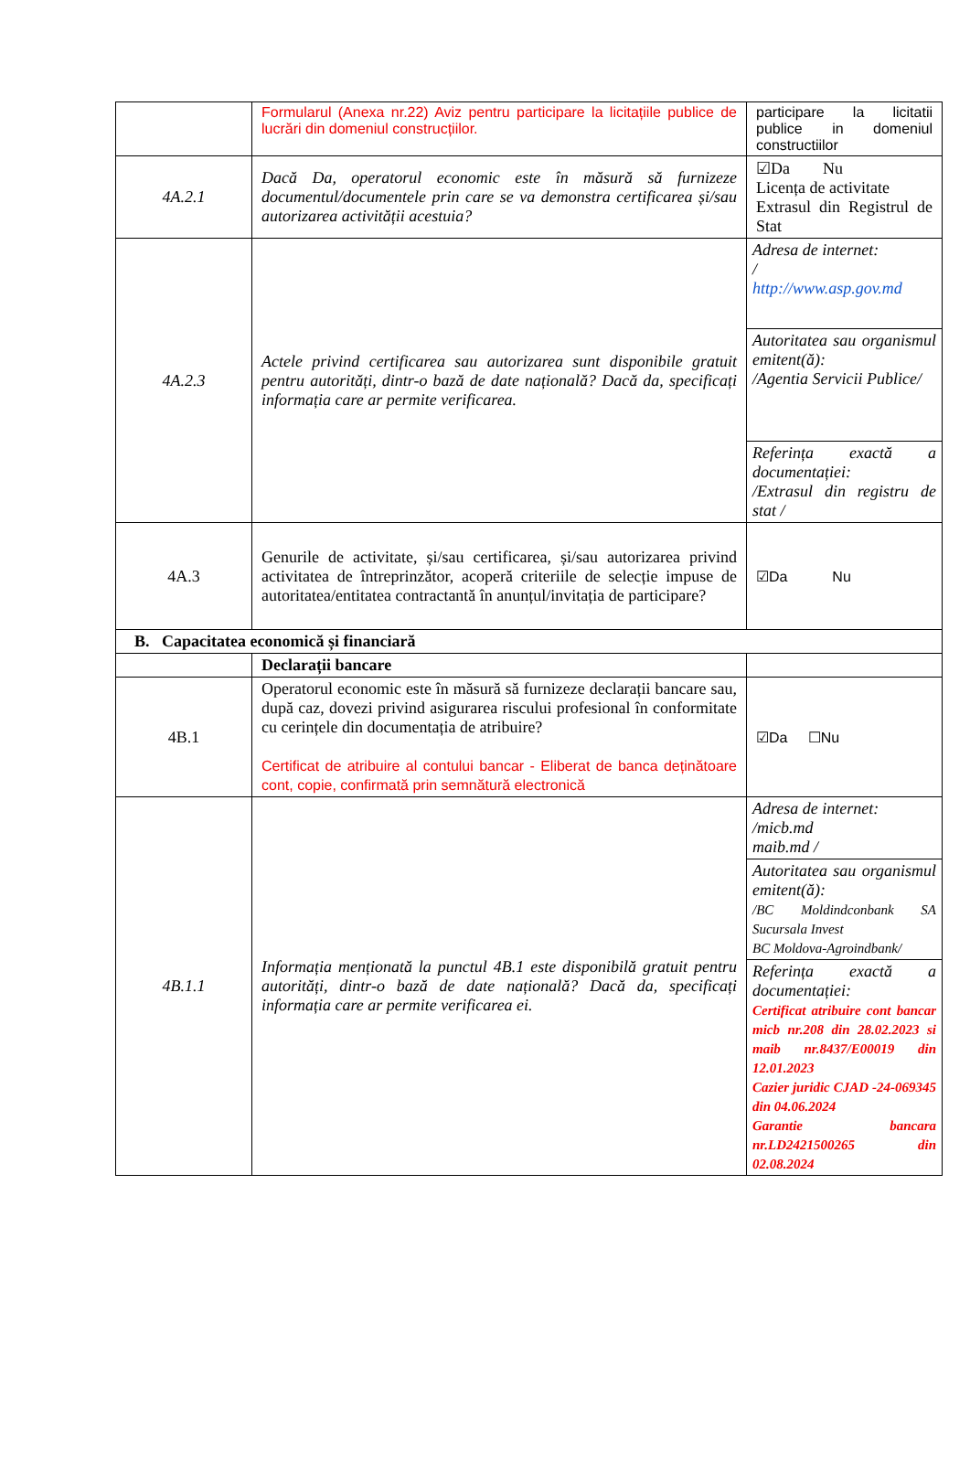| | Formularul (Anexa nr.22) Aviz pentru participare la licitațiile publice de lucrări din domeniul construcțiilor. | participare la licitatii publice in domeniul constructiilor |
| 4A.2.1 | Dacă Da, operatorul economic este în măsură să furnizeze documentul/documentele prin care se va demonstra certificarea și/sau autorizarea activității acestuia? | ☑Da Nu Licența de activitate Extrasul din Registrul de Stat |
| 4A.2.3 | Actele privind certificarea sau autorizarea sunt disponibile gratuit pentru autorități, dintr-o bază de date națională? Dacă da, specificați informația care ar permite verificarea. | Adresa de internet: / http://www.asp.gov.md Autoritatea sau organismul emitent(ă): /Agentia Servicii Publice/ Referința exactă a documentației: /Extrasul din registru de stat / |
| 4A.3 | Genurile de activitate, și/sau certificarea, și/sau autorizarea privind activitatea de întreprinzător, acoperă criteriile de selecție impuse de autoritatea/entitatea contractantă în anunțul/invitația de participare? | ☑Da Nu |
| B. Capacitatea economică și financiară | | |
| | Declarații bancare | |
| 4B.1 | Operatorul economic este în măsură să furnizeze declarații bancare sau, după caz, dovezi privind asigurarea riscului profesional în conformitate cu cerințele din documentația de atribuire? Certificat de atribuire al contului bancar - Eliberat de banca deținătoare cont, copie, confirmată prin semnătură electronică | ☑Da ☐Nu |
| 4B.1.1 | Informația menționată la punctul 4B.1 este disponibilă gratuit pentru autorități, dintr-o bază de date națională? Dacă da, specificați informația care ar permite verificarea ei. | Adresa de internet: /micb.md maib.md / Autoritatea sau organismul emitent(ă): /BC Moldindconbank SA Sucursala Invest BC Moldova-Agroindbank/ Referința exactă a documentației: Certificat atribuire cont bancar micb nr.208 din 28.02.2023 si maib nr.8437/E00019 din 12.01.2023 Cazier juridic CJAD -24-069345 din 04.06.2024 Garantie bancara nr.LD2421500265 din 02.08.2024 |